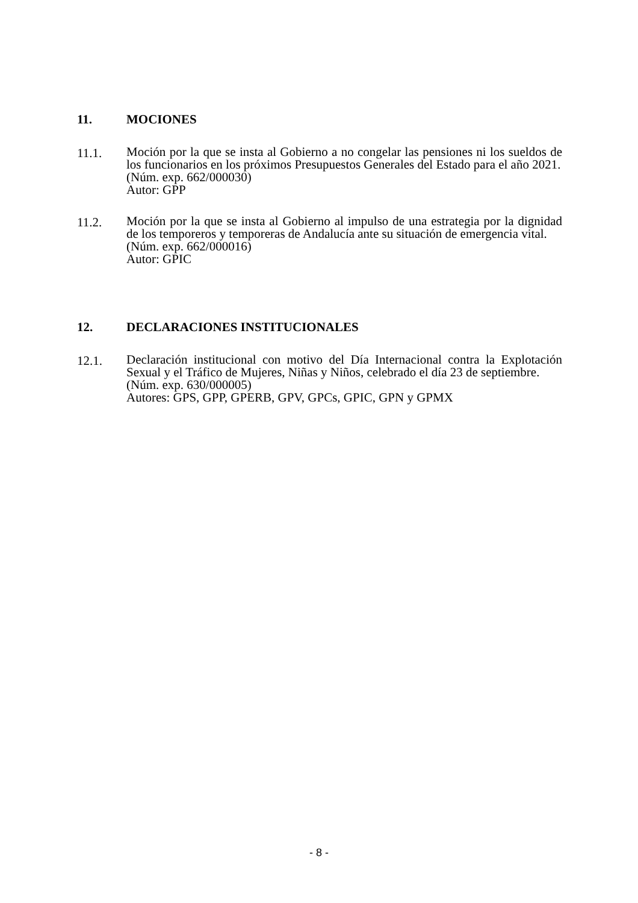11. MOCIONES
11.1.
Moción por la que se insta al Gobierno a no congelar las pensiones ni los sueldos de los funcionarios en los próximos Presupuestos Generales del Estado para el año 2021.
(Núm. exp. 662/000030)
Autor: GPP
11.2.
Moción por la que se insta al Gobierno al impulso de una estrategia por la dignidad de los temporeros y temporeras de Andalucía ante su situación de emergencia vital.
(Núm. exp. 662/000016)
Autor: GPIC
12. DECLARACIONES INSTITUCIONALES
12.1.
Declaración institucional con motivo del Día Internacional contra la Explotación Sexual y el Tráfico de Mujeres, Niñas y Niños, celebrado el día 23 de septiembre.
(Núm. exp. 630/000005)
Autores: GPS, GPP, GPERB, GPV, GPCs, GPIC, GPN y GPMX
- 8 -